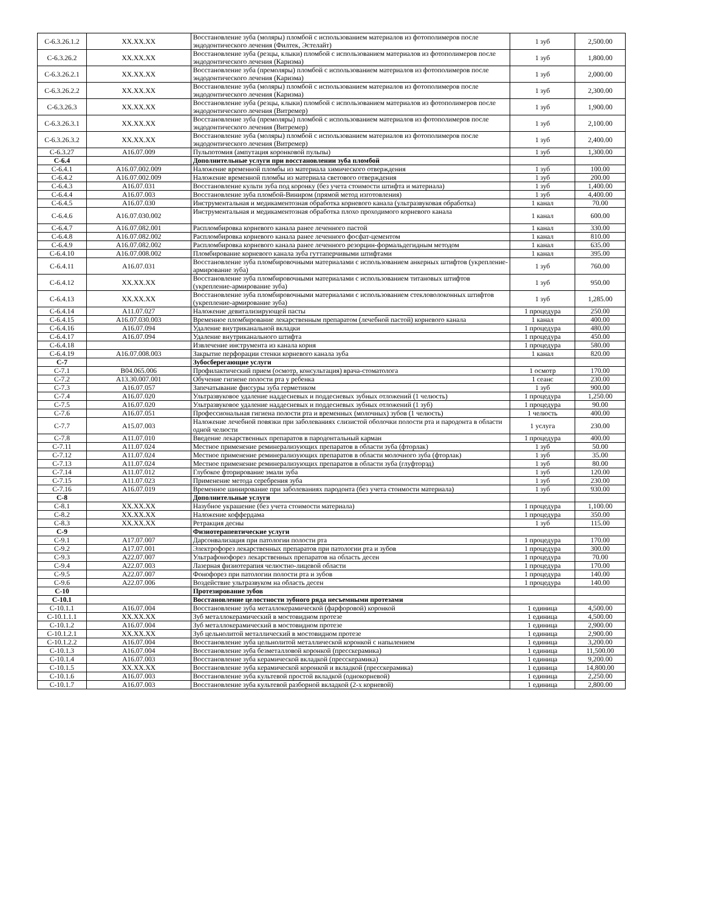| С-6.3.26.1.2 | XX.XX.XX | Восстановление зуба (моляры) пломбой с использованием материалов из фотополимеров после эндодонтического лечения (Филтек, Эстелайт) | 1 зуб | 2,500.00 |
| С-6.3.26.2 | XX.XX.XX | Восстановление зуба (резцы, клыки) пломбой с использованием материалов из фотополимеров после эндодонтического лечения (Каризма) | 1 зуб | 1,800.00 |
| С-6.3.26.2.1 | XX.XX.XX | Восстановление зуба (премоляры) пломбой с использованием материалов из фотополимеров после эндодонтического лечения (Каризма) | 1 зуб | 2,000.00 |
| С-6.3.26.2.2 | XX.XX.XX | Восстановление зуба (моляры) пломбой с использованием материалов из фотополимеров после эндодонтического лечения (Каризма) | 1 зуб | 2,300.00 |
| С-6.3.26.3 | XX.XX.XX | Восстановление зуба (резцы, клыки) пломбой с использованием материалов из фотополимеров после эндодонтического лечения (Витремер) | 1 зуб | 1,900.00 |
| С-6.3.26.3.1 | XX.XX.XX | Восстановление зуба (премоляры) пломбой с использованием материалов из фотополимеров после эндодонтического лечения (Витремер) | 1 зуб | 2,100.00 |
| С-6.3.26.3.2 | XX.XX.XX | Восстановление зуба (моляры) пломбой с использованием материалов из фотополимеров после эндодонтического лечения (Витремер) | 1 зуб | 2,400.00 |
| С-6.3.27 | А16.07.009 | Пульпотомия (ампутация коронковой пульпы) | 1 зуб | 1,300.00 |
| С-6.4 | | Дополнительные услуги при восстановлении зуба пломбой | | |
| С-6.4.1 | А16.07.002.009 | Наложение временной пломбы из материала химического отверждения | 1 зуб | 100.00 |
| С-6.4.2 | А16.07.002.009 | Наложение временной пломбы из материала светового отверждения | 1 зуб | 200.00 |
| С-6.4.3 | А16.07.031 | Восстановление культи зуба под коронку (без учета стоимости штифта и материала) | 1 зуб | 1,400.00 |
| С-6.4.4 | А16.07.003 | Восстановление зуба пломбой-Виниром (прямой метод изготовления) | 1 зуб | 4,400.00 |
| С-6.4.5 | А16.07.030 | Инструментальная и медикаментозная обработка корневого канала (ультразвуковая обработка) | 1 канал | 70.00 |
| С-6.4.6 | А16.07.030.002 | Инструментальная и медикаментозная обработка плохо проходимого корневого канала | 1 канал | 600.00 |
| С-6.4.7 | А16.07.082.001 | Распломбировка корневого канала ранее леченного пастой | 1 канал | 330.00 |
| С-6.4.8 | А16.07.082.002 | Распломбировка корневого канала ранее леченного фосфат-цементом | 1 канал | 810.00 |
| С-6.4.9 | А16.07.082.002 | Распломбировка корневого канала ранее леченного резорцин-формальдегидным методом | 1 канал | 635.00 |
| С-6.4.10 | А16.07.008.002 | Пломбирование корневого канала зуба гуттаперчивыми штифтами | 1 канал | 395.00 |
| С-6.4.11 | А16.07.031 | Восстановление зуба пломбировочными материалами с использованием анкерных штифтов (укрепление-армирование зуба) | 1 зуб | 760.00 |
| С-6.4.12 | XX.XX.XX | Восстановление зуба пломбировочными материалами с использованием титановых штифтов (укрепление-армирование зуба) | 1 зуб | 950.00 |
| С-6.4.13 | XX.XX.XX | Восстановление зуба пломбировочными материалами с использованием стекловолоконных штифтов (укрепление-армирование зуба) | 1 зуб | 1,285.00 |
| С-6.4.14 | А11.07.027 | Наложение девитализирующей пасты | 1 процедура | 250.00 |
| С-6.4.15 | А16.07.030.003 | Временное пломбирование лекарственным препаратом (лечебной пастой) корневого канала | 1 канал | 400.00 |
| С-6.4.16 | А16.07.094 | Удаление внутриканальной вкладки | 1 процедура | 480.00 |
| С-6.4.17 | А16.07.094 | Удаление внутриканального штифта | 1 процедура | 450.00 |
| С-6.4.18 | | Извлечение инструмента из канала корня | 1 процедура | 580.00 |
| С-6.4.19 | А16.07.008.003 | Закрытие перфорации стенки корневого канала зуба | 1 канал | 820.00 |
| С-7 | | Зубосберегающие услуги | | |
| С-7.1 | В04.065.006 | Профилактический прием (осмотр, консультация) врача-стоматолога | 1 осмотр | 170.00 |
| С-7.2 | А13.30.007.001 | Обучение гигиене полости рта у ребенка | 1 сеанс | 230.00 |
| С-7.3 | А16.07.057 | Запечатывание фиссуры зуба герметиком | 1 зуб | 900.00 |
| С-7.4 | А16.07.020 | Ультразвуковое удаление наддесневых и поддесневых зубных отложений (1 челюсть) | 1 процедура | 1,250.00 |
| С-7.5 | А16.07.020 | Ультразвуковое удаление наддесневых и поддесневых зубных отложений (1 зуб) | 1 процедура | 90.00 |
| С-7.6 | А16.07.051 | Профессиональная гигиена полости рта и временных (молочных) зубов (1 челюсть) | 1 челюсть | 400.00 |
| С-7.7 | А15.07.003 | Наложение лечебной повязки при заболеваниях слизистой оболочки полости рта и пародонта в области одной челюсти | 1 услуга | 230.00 |
| С-7.8 | А11.07.010 | Введение лекарственных препаратов в пародонтальный карман | 1 процедура | 400.00 |
| С-7.11 | А11.07.024 | Местное применение реминерализующих препаратов в области зуба (фторлак) | 1 зуб | 50.00 |
| С-7.12 | А11.07.024 | Местное применение реминерализующих препаратов в области молочного зуба (фторлак) | 1 зуб | 35.00 |
| С-7.13 | А11.07.024 | Местное применение реминерализующих препаратов в области зуба (глуфторэд) | 1 зуб | 80.00 |
| С-7.14 | А11.07.012 | Глубокое фторирование эмали зуба | 1 зуб | 120.00 |
| С-7.15 | А11.07.023 | Применение метода серебрения зуба | 1 зуб | 230.00 |
| С-7.16 | А16.07.019 | Временное шинирование при заболеваниях пародонта (без учета стоимости материала) | 1 зуб | 930.00 |
| С-8 | | Дополнительные услуги | | |
| С-8.1 | XX.XX.XX | Назубное украшение (без учета стоимости материала) | 1 процедура | 1,100.00 |
| С-8.2 | XX.XX.XX | Наложение коффердама | 1 процедура | 350.00 |
| С-8.3 | XX.XX.XX | Ретракция десны | 1 зуб | 115.00 |
| С-9 | | Физиотерапевтические услуги | | |
| С-9.1 | А17.07.007 | Дарсонвализация при патологии полости рта | 1 процедура | 170.00 |
| С-9.2 | А17.07.001 | Электрофорез лекарственных препаратов при патологии рта и зубов | 1 процедура | 300.00 |
| С-9.3 | А22.07.007 | Ультрафонофорез лекарственных препаратов на область десен | 1 процедура | 70.00 |
| С-9.4 | А22.07.003 | Лазерная физиотерапия челюстно-лицевой области | 1 процедура | 170.00 |
| С-9.5 | А22.07.007 | Фонофорез при патологии полости рта и зубов | 1 процедура | 140.00 |
| С-9.6 | А22.07.006 | Воздействие ультразвуком на область десен | 1 процедура | 140.00 |
| С-10 | | Протезирование зубов | | |
| С-10.1 | | Восстановление целостности зубного ряда несъемными протезами | | |
| С-10.1.1 | А16.07.004 | Восстановление зуба металлокерамической (фарфоровой) коронкой | 1 единица | 4,500.00 |
| С-10.1.1.1 | XX.XX.XX | Зуб металлокерамический в мостовидном протезе | 1 единица | 4,500.00 |
| С-10.1.2 | А16.07.004 | Зуб металлокерамический в мостовидном протезе | 1 единица | 2,900.00 |
| С-10.1.2.1 | XX.XX.XX | Зуб цельнолитой металлический в мостовидном протезе | 1 единица | 2,900.00 |
| С-10.1.2.2 | А16.07.004 | Восстановление зуба цельнолитой металлической коронкой с напылением | 1 единица | 3,200.00 |
| С-10.1.3 | А16.07.004 | Восстановление зуба безметалловой коронкой (пресскерамика) | 1 единица | 11,500.00 |
| С-10.1.4 | А16.07.003 | Восстановление зуба керамической вкладкой (пресскерамика) | 1 единица | 9,200.00 |
| С-10.1.5 | XX.XX.XX | Восстановление зуба керамической коронкой и вкладкой (пресскерамика) | 1 единица | 14,800.00 |
| С-10.1.6 | А16.07.003 | Восстановление зуба культевой простой вкладкой (однокорневой) | 1 единица | 2,250.00 |
| С-10.1.7 | А16.07.003 | Восстановление зуба культевой разборной вкладкой (2-х корневой) | 1 единица | 2,800.00 |